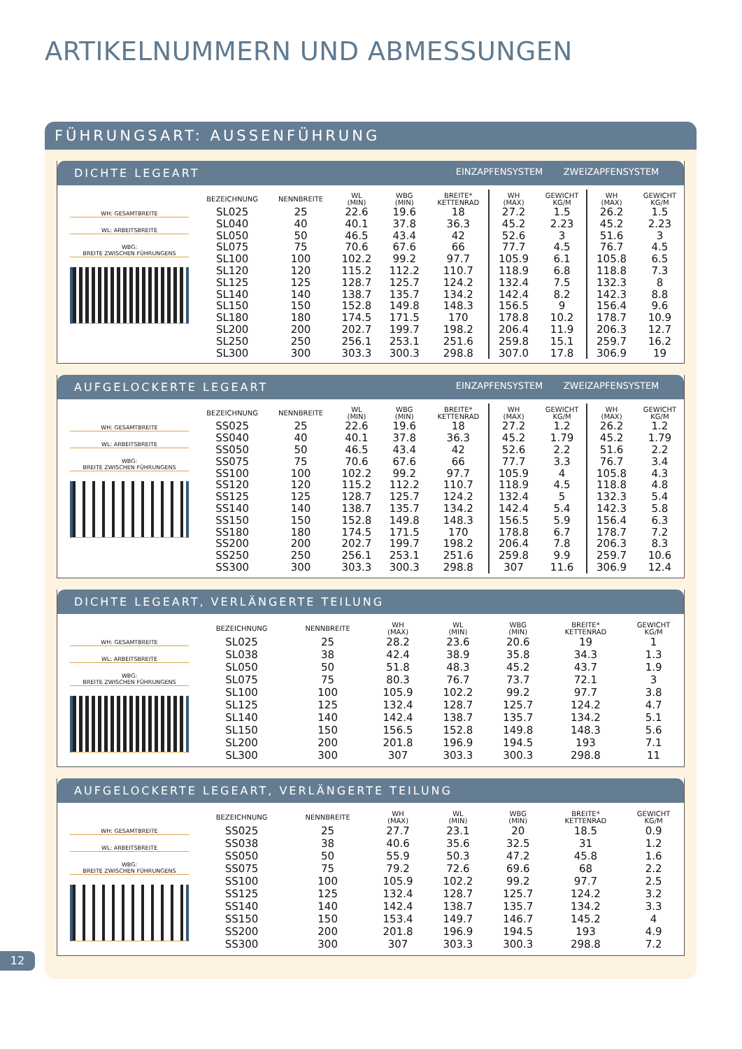ARTIKELNUMMERN UND ABMESSUNGEN
FÜHRUNGSART: AUSSENFÜHRUNG
DICHTE LEGEART EINZAPFENSYSTEM ZWEIZAPFENSYSTEM
WH: GESAMTBREITE
WL: ARBEITSBREITE
WBG:
BREITE ZWISCHEN FÜHRUNGENS
| BEZEICHNUNG | NENNBREITE | WL (MIN) | WBG (MIN) | BREITE* KETTENRAD | WH (MAX) | GEWICHT KG/M | WH (MAX) | GEWICHT KG/M |
| --- | --- | --- | --- | --- | --- | --- | --- | --- |
| SL025 | 25 | 22.6 | 19.6 | 18 | 27.2 | 1.5 | 26.2 | 1.5 |
| SL040 | 40 | 40.1 | 37.8 | 36.3 | 45.2 | 2.23 | 45.2 | 2.23 |
| SL050 | 50 | 46.5 | 43.4 | 42 | 52.6 | 3 | 51.6 | 3 |
| SL075 | 75 | 70.6 | 67.6 | 66 | 77.7 | 4.5 | 76.7 | 4.5 |
| SL100 | 100 | 102.2 | 99.2 | 97.7 | 105.9 | 6.1 | 105.8 | 6.5 |
| SL120 | 120 | 115.2 | 112.2 | 110.7 | 118.9 | 6.8 | 118.8 | 7.3 |
| SL125 | 125 | 128.7 | 125.7 | 124.2 | 132.4 | 7.5 | 132.3 | 8 |
| SL140 | 140 | 138.7 | 135.7 | 134.2 | 142.4 | 8.2 | 142.3 | 8.8 |
| SL150 | 150 | 152.8 | 149.8 | 148.3 | 156.5 | 9 | 156.4 | 9.6 |
| SL180 | 180 | 174.5 | 171.5 | 170 | 178.8 | 10.2 | 178.7 | 10.9 |
| SL200 | 200 | 202.7 | 199.7 | 198.2 | 206.4 | 11.9 | 206.3 | 12.7 |
| SL250 | 250 | 256.1 | 253.1 | 251.6 | 259.8 | 15.1 | 259.7 | 16.2 |
| SL300 | 300 | 303.3 | 300.3 | 298.8 | 307.0 | 17.8 | 306.9 | 19 |
AUFGELOCKERTE LEGEART EINZAPFENSYSTEM ZWEIZAPFENSYSTEM
WH: GESAMTBREITE
WL: ARBEITSBREITE
WBG:
BREITE ZWISCHEN FÜHRUNGENS
| BEZEICHNUNG | NENNBREITE | WL (MIN) | WBG (MIN) | BREITE* KETTENRAD | WH (MAX) | GEWICHT KG/M | WH (MAX) | GEWICHT KG/M |
| --- | --- | --- | --- | --- | --- | --- | --- | --- |
| SS025 | 25 | 22.6 | 19.6 | 18 | 27.2 | 1.2 | 26.2 | 1.2 |
| SS040 | 40 | 40.1 | 37.8 | 36.3 | 45.2 | 1.79 | 45.2 | 1.79 |
| SS050 | 50 | 46.5 | 43.4 | 42 | 52.6 | 2.2 | 51.6 | 2.2 |
| SS075 | 75 | 70.6 | 67.6 | 66 | 77.7 | 3.3 | 76.7 | 3.4 |
| SS100 | 100 | 102.2 | 99.2 | 97.7 | 105.9 | 4 | 105.8 | 4.3 |
| SS120 | 120 | 115.2 | 112.2 | 110.7 | 118.9 | 4.5 | 118.8 | 4.8 |
| SS125 | 125 | 128.7 | 125.7 | 124.2 | 132.4 | 5 | 132.3 | 5.4 |
| SS140 | 140 | 138.7 | 135.7 | 134.2 | 142.4 | 5.4 | 142.3 | 5.8 |
| SS150 | 150 | 152.8 | 149.8 | 148.3 | 156.5 | 5.9 | 156.4 | 6.3 |
| SS180 | 180 | 174.5 | 171.5 | 170 | 178.8 | 6.7 | 178.7 | 7.2 |
| SS200 | 200 | 202.7 | 199.7 | 198.2 | 206.4 | 7.8 | 206.3 | 8.3 |
| SS250 | 250 | 256.1 | 253.1 | 251.6 | 259.8 | 9.9 | 259.7 | 10.6 |
| SS300 | 300 | 303.3 | 300.3 | 298.8 | 307 | 11.6 | 306.9 | 12.4 |
DICHTE LEGEART, VERLÄNGERTE TEILUNG
WH: GESAMTBREITE
WL: ARBEITSBREITE
WBG:
BREITE ZWISCHEN FÜHRUNGENS
| BEZEICHNUNG | NENNBREITE | WH (MAX) | WL (MIN) | WBG (MIN) | BREITE* KETTENRAD | GEWICHT KG/M |
| --- | --- | --- | --- | --- | --- | --- |
| SL025 | 25 | 28.2 | 23.6 | 20.6 | 19 | 1 |
| SL038 | 38 | 42.4 | 38.9 | 35.8 | 34.3 | 1.3 |
| SL050 | 50 | 51.8 | 48.3 | 45.2 | 43.7 | 1.9 |
| SL075 | 75 | 80.3 | 76.7 | 73.7 | 72.1 | 3 |
| SL100 | 100 | 105.9 | 102.2 | 99.2 | 97.7 | 3.8 |
| SL125 | 125 | 132.4 | 128.7 | 125.7 | 124.2 | 4.7 |
| SL140 | 140 | 142.4 | 138.7 | 135.7 | 134.2 | 5.1 |
| SL150 | 150 | 156.5 | 152.8 | 149.8 | 148.3 | 5.6 |
| SL200 | 200 | 201.8 | 196.9 | 194.5 | 193 | 7.1 |
| SL300 | 300 | 307 | 303.3 | 300.3 | 298.8 | 11 |
AUFGELOCKERTE LEGEART, VERLÄNGERTE TEILUNG
WH: GESAMTBREITE
WL: ARBEITSBREITE
WBG:
BREITE ZWISCHEN FÜHRUNGENS
| BEZEICHNUNG | NENNBREITE | WH (MAX) | WL (MIN) | WBG (MIN) | BREITE* KETTENRAD | GEWICHT KG/M |
| --- | --- | --- | --- | --- | --- | --- |
| SS025 | 25 | 27.7 | 23.1 | 20 | 18.5 | 0.9 |
| SS038 | 38 | 40.6 | 35.6 | 32.5 | 31 | 1.2 |
| SS050 | 50 | 55.9 | 50.3 | 47.2 | 45.8 | 1.6 |
| SS075 | 75 | 79.2 | 72.6 | 69.6 | 68 | 2.2 |
| SS100 | 100 | 105.9 | 102.2 | 99.2 | 97.7 | 2.5 |
| SS125 | 125 | 132.4 | 128.7 | 125.7 | 124.2 | 3.2 |
| SS140 | 140 | 142.4 | 138.7 | 135.7 | 134.2 | 3.3 |
| SS150 | 150 | 153.4 | 149.7 | 146.7 | 145.2 | 4 |
| SS200 | 200 | 201.8 | 196.9 | 194.5 | 193 | 4.9 |
| SS300 | 300 | 307 | 303.3 | 300.3 | 298.8 | 7.2 |
12